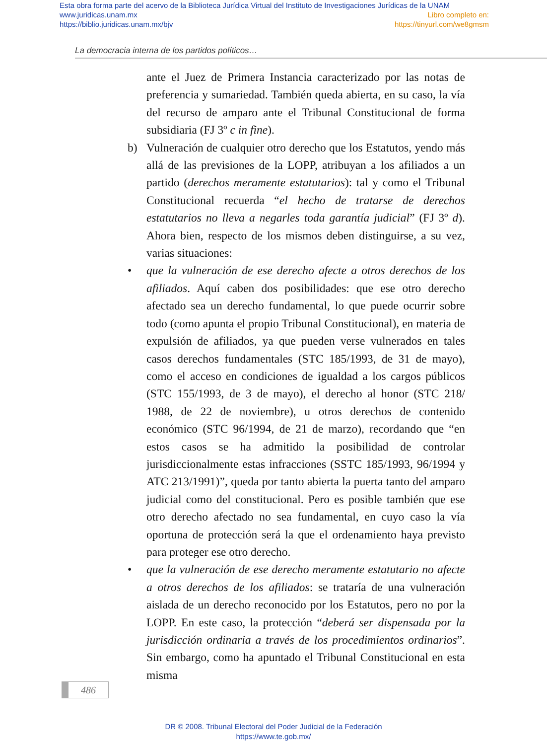Esta obra forma parte del acervo de la Biblioteca Jurídica Virtual del Instituto de Investigaciones Jurídicas de la UNAM
www.juridicas.unam.mx Libro completo en:
https://biblio.juridicas.unam.mx/bjv https://tinyurl.com/we8gmsm
La democracia interna de los partidos políticos…
ante el Juez de Primera Instancia caracterizado por las notas de preferencia y sumariedad. También queda abierta, en su caso, la vía del recurso de amparo ante el Tribunal Constitucional de forma subsidiaria (FJ 3º c in fine).
b) Vulneración de cualquier otro derecho que los Estatutos, yendo más allá de las previsiones de la LOPP, atribuyan a los afiliados a un partido (derechos meramente estatutarios): tal y como el Tribunal Constitucional recuerda “el hecho de tratarse de derechos estatutarios no lleva a negarles toda garantía judicial” (FJ 3º d). Ahora bien, respecto de los mismos deben distinguirse, a su vez, varias situaciones:
• que la vulneración de ese derecho afecte a otros derechos de los afiliados. Aquí caben dos posibilidades: que ese otro derecho afectado sea un derecho fundamental, lo que puede ocurrir sobre todo (como apunta el propio Tribunal Constitucional), en materia de expulsión de afiliados, ya que pueden verse vulnerados en tales casos derechos fundamentales (STC 185/1993, de 31 de mayo), como el acceso en condiciones de igualdad a los cargos públicos (STC 155/1993, de 3 de mayo), el derecho al honor (STC 218/ 1988, de 22 de noviembre), u otros derechos de contenido económico (STC 96/1994, de 21 de marzo), recordando que “en estos casos se ha admitido la posibilidad de controlar jurisdiccionalmente estas infracciones (SSTC 185/1993, 96/1994 y ATC 213/1991)”, queda por tanto abierta la puerta tanto del amparo judicial como del constitucional. Pero es posible también que ese otro derecho afectado no sea fundamental, en cuyo caso la vía oportuna de protección será la que el ordenamiento haya previsto para proteger ese otro derecho.
• que la vulneración de ese derecho meramente estatutario no afecte a otros derechos de los afiliados: se trataría de una vulneración aislada de un derecho reconocido por los Estatutos, pero no por la LOPP. En este caso, la protección “deberá ser dispensada por la jurisdicción ordinaria a través de los procedimientos ordinarios”. Sin embargo, como ha apuntado el Tribunal Constitucional en esta misma
486
DR © 2008. Tribunal Electoral del Poder Judicial de la Federación
https://www.te.gob.mx/